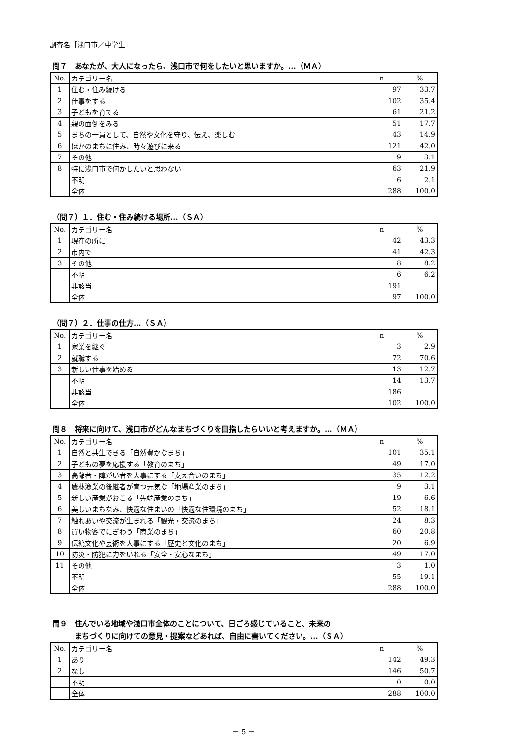調査名［浅口市／中学生］
問７　あなたが、大人になったら、浅口市で何をしたいと思いますか。...（ＭＡ）
| No. | カテゴリー名 | n | % |
| --- | --- | --- | --- |
| 1 | 住む・住み続ける | 97 | 33.7 |
| 2 | 仕事をする | 102 | 35.4 |
| 3 | 子どもを育てる | 61 | 21.2 |
| 4 | 親の面倒をみる | 51 | 17.7 |
| 5 | まちの一員として、自然や文化を守り、伝え、楽しむ | 43 | 14.9 |
| 6 | ほかのまちに住み、時々遊びに来る | 121 | 42.0 |
| 7 | その他 | 9 | 3.1 |
| 8 | 特に浅口市で何かしたいと思わない | 63 | 21.9 |
| | 不明 | 6 | 2.1 |
| | 全体 | 288 | 100.0 |
（問７）１．住む・住み続ける場所...（ＳＡ）
| No. | カテゴリー名 | n | % |
| --- | --- | --- | --- |
| 1 | 現在の所に | 42 | 43.3 |
| 2 | 市内で | 41 | 42.3 |
| 3 | その他 | 8 | 8.2 |
| | 不明 | 6 | 6.2 |
| | 非該当 | 191 | |
| | 全体 | 97 | 100.0 |
（問７）２．仕事の仕方...（ＳＡ）
| No. | カテゴリー名 | n | % |
| --- | --- | --- | --- |
| 1 | 家業を継ぐ | 3 | 2.9 |
| 2 | 就職する | 72 | 70.6 |
| 3 | 新しい仕事を始める | 13 | 12.7 |
| | 不明 | 14 | 13.7 |
| | 非該当 | 186 | |
| | 全体 | 102 | 100.0 |
問８　将来に向けて、浅口市がどんなまちづくりを目指したらいいと考えますか。...（ＭＡ）
| No. | カテゴリー名 | n | % |
| --- | --- | --- | --- |
| 1 | 自然と共生できる「自然豊かなまち」 | 101 | 35.1 |
| 2 | 子どもの夢を応援する「教育のまち」 | 49 | 17.0 |
| 3 | 高齢者・障がい者を大事にする「支え合いのまち」 | 35 | 12.2 |
| 4 | 農林漁業の後継者が育つ元気な「地場産業のまち」 | 9 | 3.1 |
| 5 | 新しい産業がおこる「先端産業のまち」 | 19 | 6.6 |
| 6 | 美しいまちなみ、快適な住まいの「快適な住環境のまち」 | 52 | 18.1 |
| 7 | 触れあいや交流が生まれる「観光・交流のまち」 | 24 | 8.3 |
| 8 | 買い物客でにぎわう「商業のまち」 | 60 | 20.8 |
| 9 | 伝統文化や芸術を大事にする「歴史と文化のまち」 | 20 | 6.9 |
| 10 | 防災・防犯に力をいれる「安全・安心なまち」 | 49 | 17.0 |
| 11 | その他 | 3 | 1.0 |
| | 不明 | 55 | 19.1 |
| | 全体 | 288 | 100.0 |
問９　住んでいる地域や浅口市全体のことについて、日ごろ感じていること、未来の
　　　まちづくりに向けての意見・提案などあれば、自由に書いてください。...（ＳＡ）
| No. | カテゴリー名 | n | % |
| --- | --- | --- | --- |
| 1 | あり | 142 | 49.3 |
| 2 | なし | 146 | 50.7 |
| | 不明 | 0 | 0.0 |
| | 全体 | 288 | 100.0 |
－ 5 －